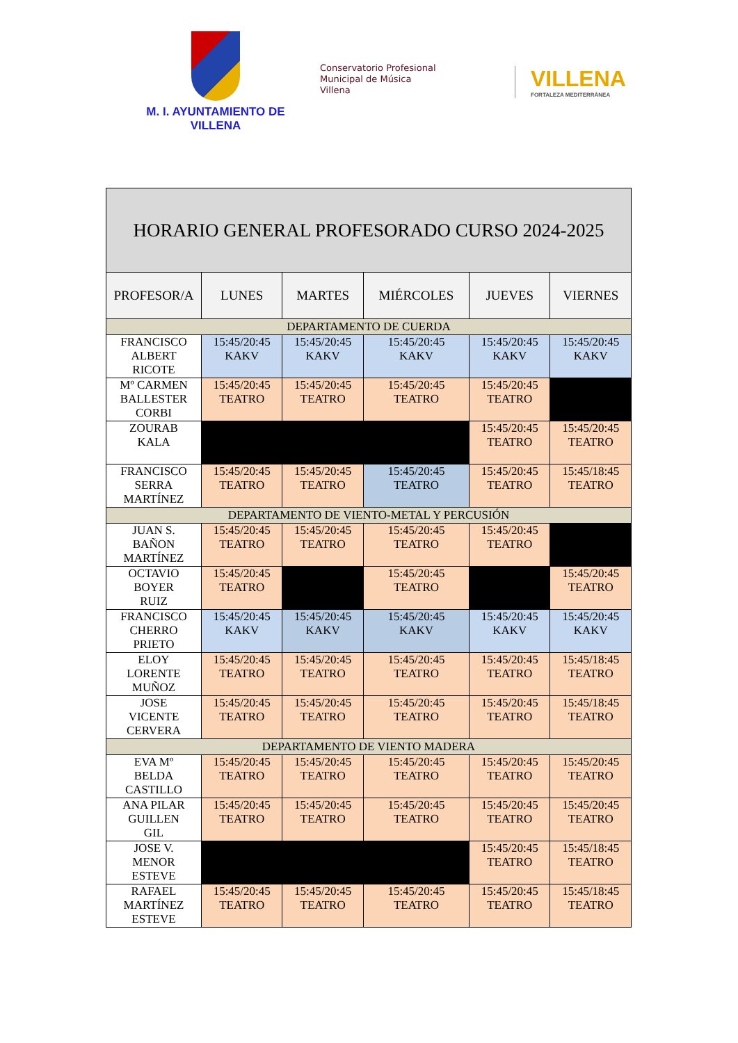M. I. AYUNTAMIENTO DE
VILLENA
Conservatorio Profesional
Municipal de Música
Villena
VILLENA
FORTALEZA MEDITERRÁNEA
| HORARIO GENERAL PROFESORADO CURSO 2024-2025 | | | | | |
| PROFESOR/A | LUNES | MARTES | MIÉRCOLES | JUEVES | VIERNES |
| DEPARTAMENTO DE CUERDA | | | | | |
| FRANCISCO ALBERT RICOTE | 15:45/20:45 KAKV | 15:45/20:45 KAKV | 15:45/20:45 KAKV | 15:45/20:45 KAKV | 15:45/20:45 KAKV |
| Mº CARMEN BALLESTER CORBI | 15:45/20:45 TEATRO | 15:45/20:45 TEATRO | 15:45/20:45 TEATRO | 15:45/20:45 TEATRO | |
| ZOURAB KALA | | | | 15:45/20:45 TEATRO | 15:45/20:45 TEATRO |
| FRANCISCO SERRA MARTÍNEZ | 15:45/20:45 TEATRO | 15:45/20:45 TEATRO | 15:45/20:45 TEATRO | 15:45/20:45 TEATRO | 15:45/18:45 TEATRO |
| DEPARTAMENTO DE VIENTO-METAL Y PERCUSIÓN | | | | | |
| JUAN S. BAÑON MARTÍNEZ | 15:45/20:45 TEATRO | 15:45/20:45 TEATRO | 15:45/20:45 TEATRO | 15:45/20:45 TEATRO | |
| OCTAVIO BOYER RUIZ | 15:45/20:45 TEATRO | | 15:45/20:45 TEATRO | | 15:45/20:45 TEATRO |
| FRANCISCO CHERRO PRIETO | 15:45/20:45 KAKV | 15:45/20:45 KAKV | 15:45/20:45 KAKV | 15:45/20:45 KAKV | 15:45/20:45 KAKV |
| ELOY LORENTE MUÑOZ | 15:45/20:45 TEATRO | 15:45/20:45 TEATRO | 15:45/20:45 TEATRO | 15:45/20:45 TEATRO | 15:45/18:45 TEATRO |
| JOSE VICENTE CERVERA | 15:45/20:45 TEATRO | 15:45/20:45 TEATRO | 15:45/20:45 TEATRO | 15:45/20:45 TEATRO | 15:45/18:45 TEATRO |
| DEPARTAMENTO DE VIENTO MADERA | | | | | |
| EVA Mº BELDA CASTILLO | 15:45/20:45 TEATRO | 15:45/20:45 TEATRO | 15:45/20:45 TEATRO | 15:45/20:45 TEATRO | 15:45/20:45 TEATRO |
| ANA PILAR GUILLEN GIL | 15:45/20:45 TEATRO | 15:45/20:45 TEATRO | 15:45/20:45 TEATRO | 15:45/20:45 TEATRO | 15:45/20:45 TEATRO |
| JOSE V. MENOR ESTEVE | | | | 15:45/20:45 TEATRO | 15:45/18:45 TEATRO |
| RAFAEL MARTÍNEZ ESTEVE | 15:45/20:45 TEATRO | 15:45/20:45 TEATRO | 15:45/20:45 TEATRO | 15:45/20:45 TEATRO | 15:45/18:45 TEATRO |